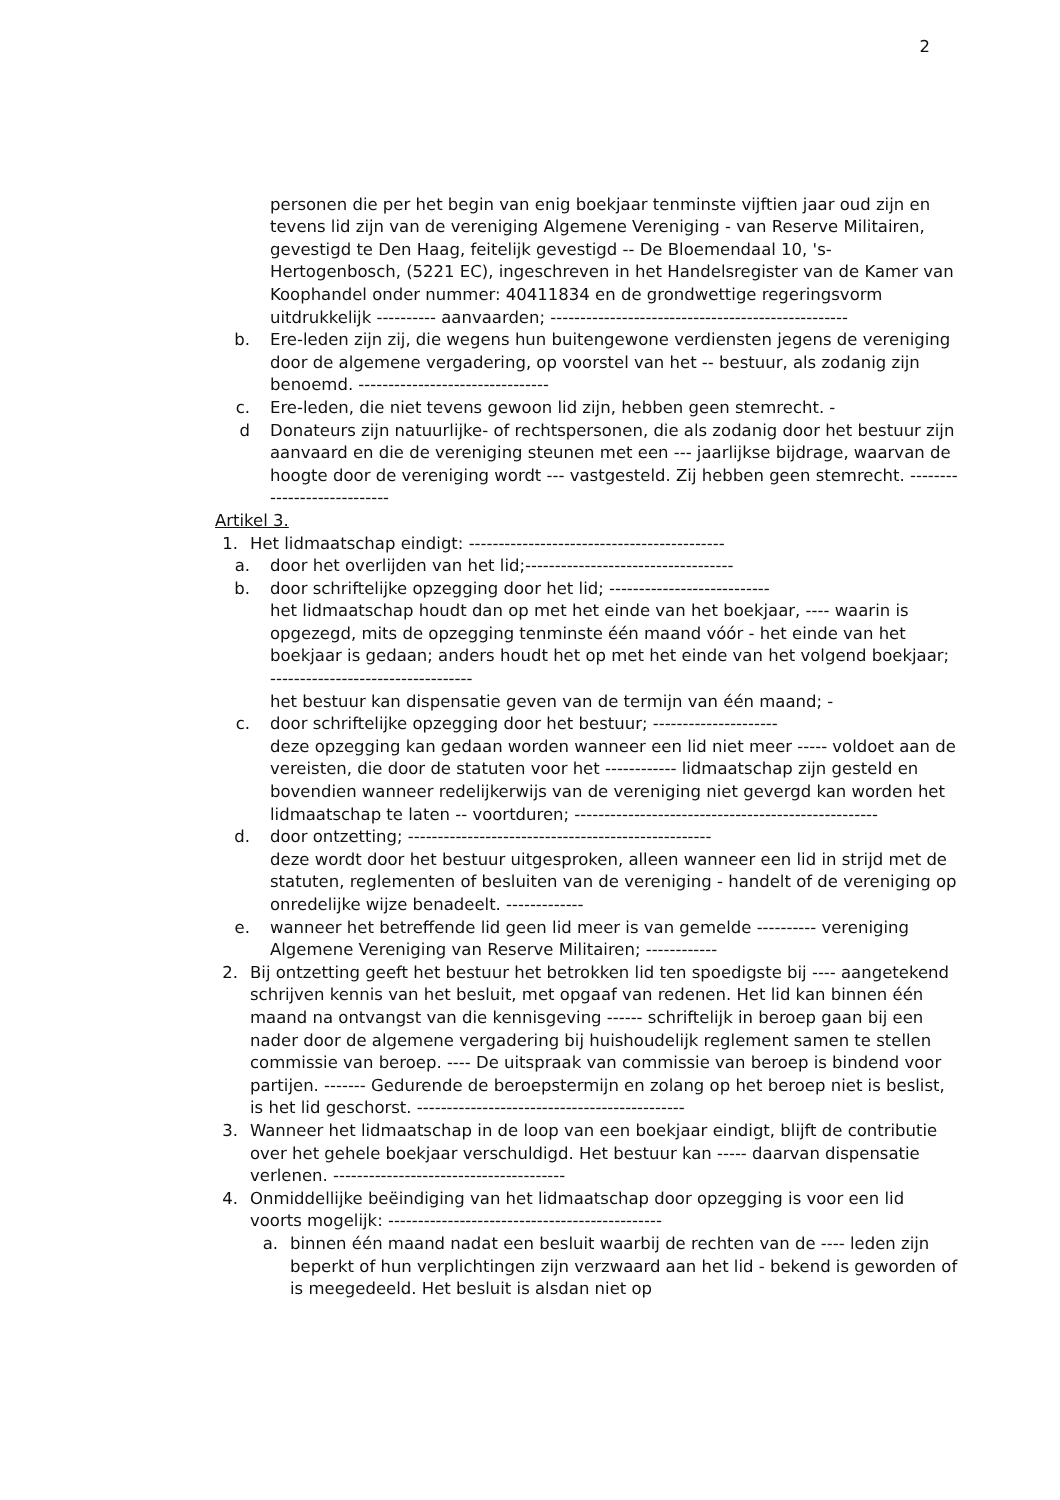2
personen die per het begin van enig boekjaar tenminste vijftien jaar oud zijn en tevens lid zijn van de vereniging Algemene Vereniging - van Reserve Militairen, gevestigd te Den Haag, feitelijk gevestigd -- De Bloemendaal 10, 's-Hertogenbosch, (5221 EC), ingeschreven in het Handelsregister van de Kamer van Koophandel onder nummer: 40411834 en de grondwettige regeringsvorm uitdrukkelijk ---------- aanvaarden; --------------------------------------------------
b. Ere-leden zijn zij, die wegens hun buitengewone verdiensten jegens de vereniging door de algemene vergadering, op voorstel van het -- bestuur, als zodanig zijn benoemd. --------------------------------
c. Ere-leden, die niet tevens gewoon lid zijn, hebben geen stemrecht. -
d Donateurs zijn natuurlijke- of rechtspersonen, die als zodanig door het bestuur zijn aanvaard en die de vereniging steunen met een --- jaarlijkse bijdrage, waarvan de hoogte door de vereniging wordt --- vastgesteld. Zij hebben geen stemrecht. ----------------------------
Artikel 3.
1. Het lidmaatschap eindigt: -------------------------------------------
a. door het overlijden van het lid;-----------------------------------
b. door schriftelijke opzegging door het lid; ---------------------------
het lidmaatschap houdt dan op met het einde van het boekjaar, ---- waarin is opgezegd, mits de opzegging tenminste één maand vóór - het einde van het boekjaar is gedaan; anders houdt het op met het einde van het volgend boekjaar; ----------------------------------
het bestuur kan dispensatie geven van de termijn van één maand; -
c. door schriftelijke opzegging door het bestuur; ---------------------
deze opzegging kan gedaan worden wanneer een lid niet meer ----- voldoet aan de vereisten, die door de statuten voor het ------------ lidmaatschap zijn gesteld en bovendien wanneer redelijkerwijs van de vereniging niet gevergd kan worden het lidmaatschap te laten -- voortduren; ---------------------------------------------------
d. door ontzetting; ---------------------------------------------------
deze wordt door het bestuur uitgesproken, alleen wanneer een lid in strijd met de statuten, reglementen of besluiten van de vereniging - handelt of de vereniging op onredelijke wijze benadeelt. -------------
e. wanneer het betreffende lid geen lid meer is van gemelde ---------- vereniging Algemene Vereniging van Reserve Militairen; ------------
2. Bij ontzetting geeft het bestuur het betrokken lid ten spoedigste bij ---- aangetekend schrijven kennis van het besluit, met opgaaf van redenen. Het lid kan binnen één maand na ontvangst van die kennisgeving ------ schriftelijk in beroep gaan bij een nader door de algemene vergadering bij huishoudelijk reglement samen te stellen commissie van beroep. ---- De uitspraak van commissie van beroep is bindend voor partijen. ------- Gedurende de beroepstermijn en zolang op het beroep niet is beslist, is het lid geschorst. ---------------------------------------------
3. Wanneer het lidmaatschap in de loop van een boekjaar eindigt, blijft de contributie over het gehele boekjaar verschuldigd. Het bestuur kan ----- daarvan dispensatie verlenen. ---------------------------------------
4. Onmiddellijke beëindiging van het lidmaatschap door opzegging is voor een lid voorts mogelijk: ----------------------------------------------
a. binnen één maand nadat een besluit waarbij de rechten van de ---- leden zijn beperkt of hun verplichtingen zijn verzwaard aan het lid - bekend is geworden of is meegedeeld. Het besluit is alsdan niet op